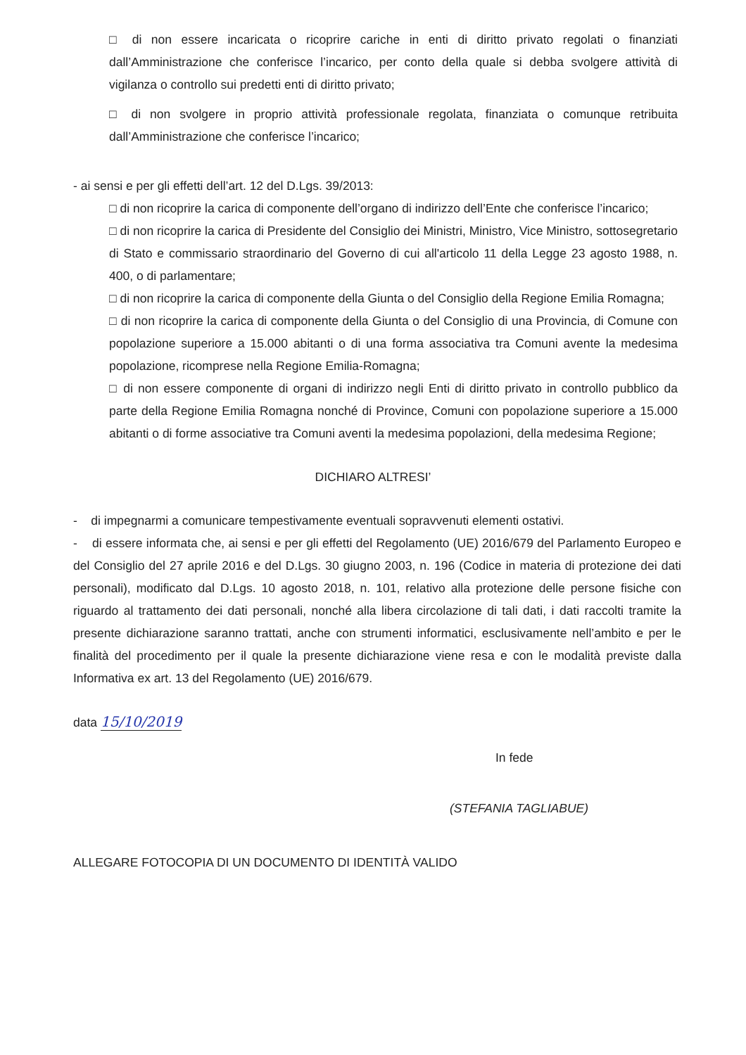□ di non essere incaricata o ricoprire cariche in enti di diritto privato regolati o finanziati dall’Amministrazione che conferisce l’incarico, per conto della quale si debba svolgere attività di vigilanza o controllo sui predetti enti di diritto privato;
□ di non svolgere in proprio attività professionale regolata, finanziata o comunque retribuita dall’Amministrazione che conferisce l’incarico;
- ai sensi e per gli effetti dell’art. 12 del D.Lgs. 39/2013:
□ di non ricoprire la carica di componente dell’organo di indirizzo dell’Ente che conferisce l’incarico;
□ di non ricoprire la carica di Presidente del Consiglio dei Ministri, Ministro, Vice Ministro, sottosegretario di Stato e commissario straordinario del Governo di cui all'articolo 11 della Legge 23 agosto 1988, n. 400, o di parlamentare;
□ di non ricoprire la carica di componente della Giunta o del Consiglio della Regione Emilia Romagna;
□ di non ricoprire la carica di componente della Giunta o del Consiglio di una Provincia, di Comune con popolazione superiore a 15.000 abitanti o di una forma associativa tra Comuni avente la medesima popolazione, ricomprese nella Regione Emilia-Romagna;
□ di non essere componente di organi di indirizzo negli Enti di diritto privato in controllo pubblico da parte della Regione Emilia Romagna nonché di Province, Comuni con popolazione superiore a 15.000 abitanti o di forme associative tra Comuni aventi la medesima popolazioni, della medesima Regione;
DICHIARO ALTRESI’
- di impegnarmi a comunicare tempestivamente eventuali sopravvenuti elementi ostativi.
- di essere informata che, ai sensi e per gli effetti del Regolamento (UE) 2016/679 del Parlamento Europeo e del Consiglio del 27 aprile 2016 e del D.Lgs. 30 giugno 2003, n. 196 (Codice in materia di protezione dei dati personali), modificato dal D.Lgs. 10 agosto 2018, n. 101, relativo alla protezione delle persone fisiche con riguardo al trattamento dei dati personali, nonché alla libera circolazione di tali dati, i dati raccolti tramite la presente dichiarazione saranno trattati, anche con strumenti informatici, esclusivamente nell’ambito e per le finalità del procedimento per il quale la presente dichiarazione viene resa e con le modalità previste dalla Informativa ex art. 13 del Regolamento (UE) 2016/679.
data 15/10/2019
In fede
(STEFANIA TAGLIABUE)
ALLEGARE FOTOCOPIA DI UN DOCUMENTO DI IDENTITÀ VALIDO